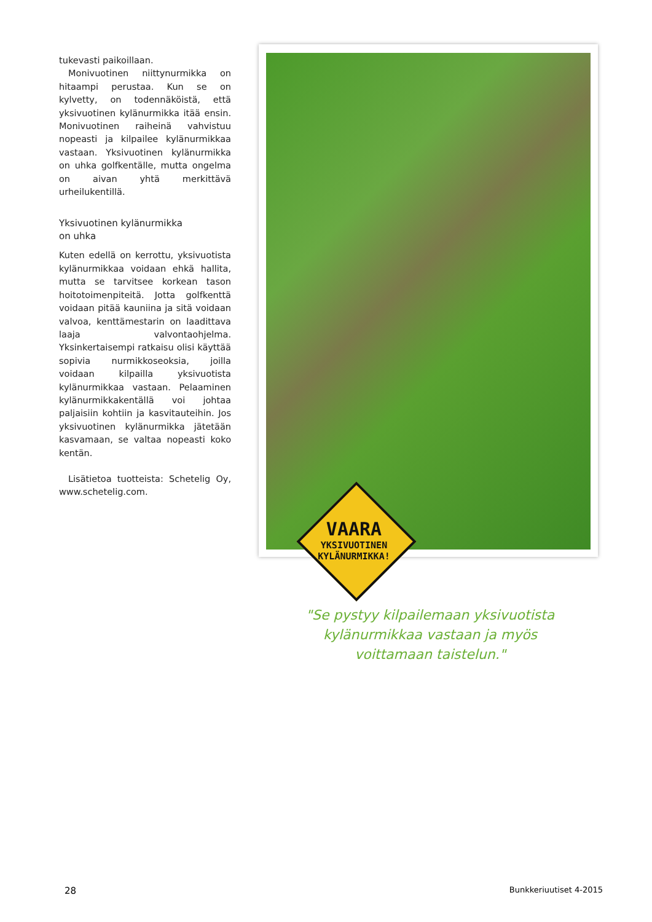tukevasti paikoillaan.
Monivuotinen niittynurmikka on hitaampi perustaa. Kun se on kylvetty, on todennäköistä, että yksivuotinen kylänurmikka itää ensin. Monivuotinen raiheinä vahvistuu nopeasti ja kilpailee kylänurmikkaa vastaan. Yksivuotinen kylänurmikka on uhka golfkentälle, mutta ongelma on aivan yhtä merkittävä urheilukentillä.
Yksivuotinen kylänurmikka
on uhka
Kuten edellä on kerrottu, yksivuotista kylänurmikkaa voidaan ehkä hallita, mutta se tarvitsee korkean tason hoitotoimenpiteitä. Jotta golfkenttä voidaan pitää kauniina ja sitä voidaan valvoa, kenttämestarin on laadittava laaja valvontaohjelma. Yksinkertaisempi ratkaisu olisi käyttää sopivia nurmikkoseoksia, joilla voidaan kilpailla yksivuotista kylänurmikkaa vastaan. Pelaaminen kylänurmikkakentällä voi johtaa paljaisiin kohtiin ja kasvitauteihin. Jos yksivuotinen kylänurmikka jätetään kasvamaan, se valtaa nopeasti koko kentän.
Lisätietoa tuotteista: Schetelig Oy, www.schetelig.com.
VAARA
YKSIVUOTINEN
KYLÄNURMIKKA!
"Se pystyy kilpailemaan yksivuotista kylänurmikkaa vastaan ja myös voittamaan taistelun."
28 Bunkkeriuutiset 4-2015